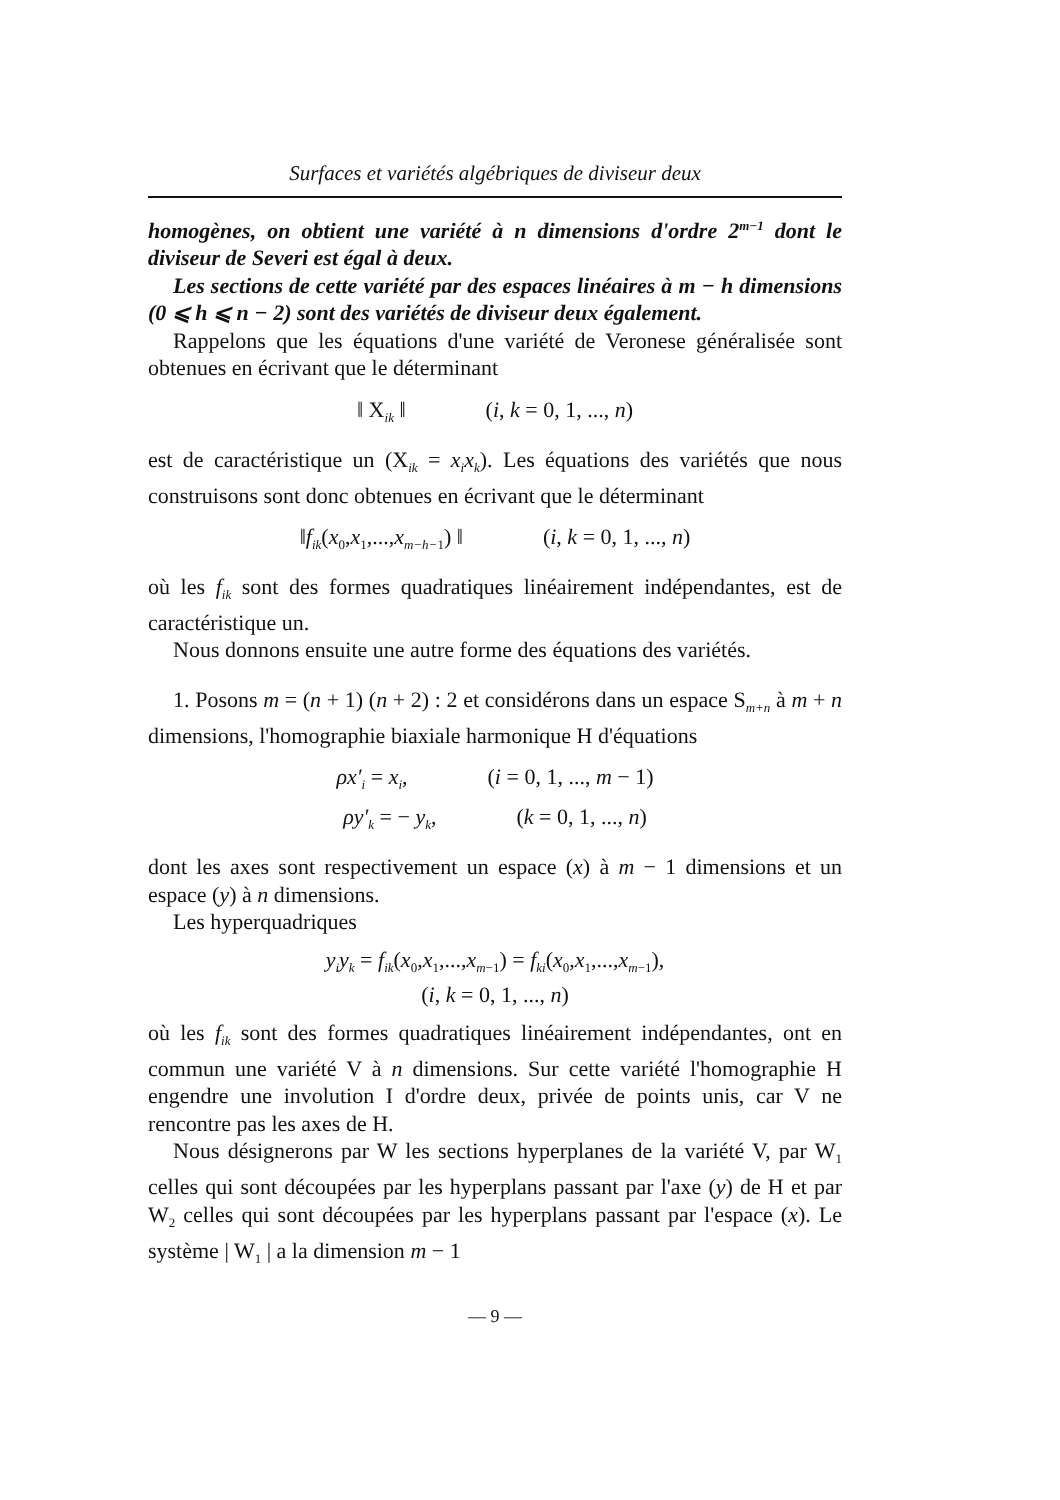Surfaces et variétés algébriques de diviseur deux
homogènes, on obtient une variété à n dimensions d'ordre 2<sup>m−1</sup> dont le diviseur de Severi est égal à deux.
Les sections de cette variété par des espaces linéaires à m − h dimensions (0 ⩽ h ⩽ n − 2) sont des variétés de diviseur deux également.
Rappelons que les équations d'une variété de Veronese généralisée sont obtenues en écrivant que le déterminant
‖ X<sub>ik</sub> ‖ (i, k = 0, 1, ..., n)
est de caractéristique un (X<sub>ik</sub> = x<sub>i</sub>x<sub>k</sub>). Les équations des variétés que nous construisons sont donc obtenues en écrivant que le déterminant
‖f<sub>ik</sub>(x<sub>0</sub>,x<sub>1</sub>,...,x<sub>m−h−1</sub>) ‖ (i, k = 0, 1, ..., n)
où les f<sub>ik</sub> sont des formes quadratiques linéairement indépendantes, est de caractéristique un.
Nous donnons ensuite une autre forme des équations des variétés.
1. Posons m = (n + 1) (n + 2) : 2 et considérons dans un espace S<sub>m+n</sub> à m + n dimensions, l'homographie biaxiale harmonique H d'équations
ρx′<sub>i</sub> = x<sub>i</sub>, (i = 0, 1, ..., m − 1)
ρy′<sub>k</sub> = − y<sub>k</sub>, (k = 0, 1, ..., n)
dont les axes sont respectivement un espace (x) à m − 1 dimensions et un espace (y) à n dimensions.
Les hyperquadriques
y<sub>i</sub>y<sub>k</sub> = f<sub>ik</sub>(x<sub>0</sub>,x<sub>1</sub>,...,x<sub>m−1</sub>) = f<sub>ki</sub>(x<sub>0</sub>,x<sub>1</sub>,...,x<sub>m−1</sub>),
(i, k = 0, 1, ..., n)
où les f<sub>ik</sub> sont des formes quadratiques linéairement indépendantes, ont en commun une variété V à n dimensions. Sur cette variété l'homographie H engendre une involution I d'ordre deux, privée de points unis, car V ne rencontre pas les axes de H.
Nous désignerons par W les sections hyperplanes de la variété V, par W<sub>1</sub> celles qui sont découpées par les hyperplans passant par l'axe (y) de H et par W<sub>2</sub> celles qui sont découpées par les hyperplans passant par l'espace (x). Le système | W<sub>1</sub> | a la dimension m − 1
— 9 —